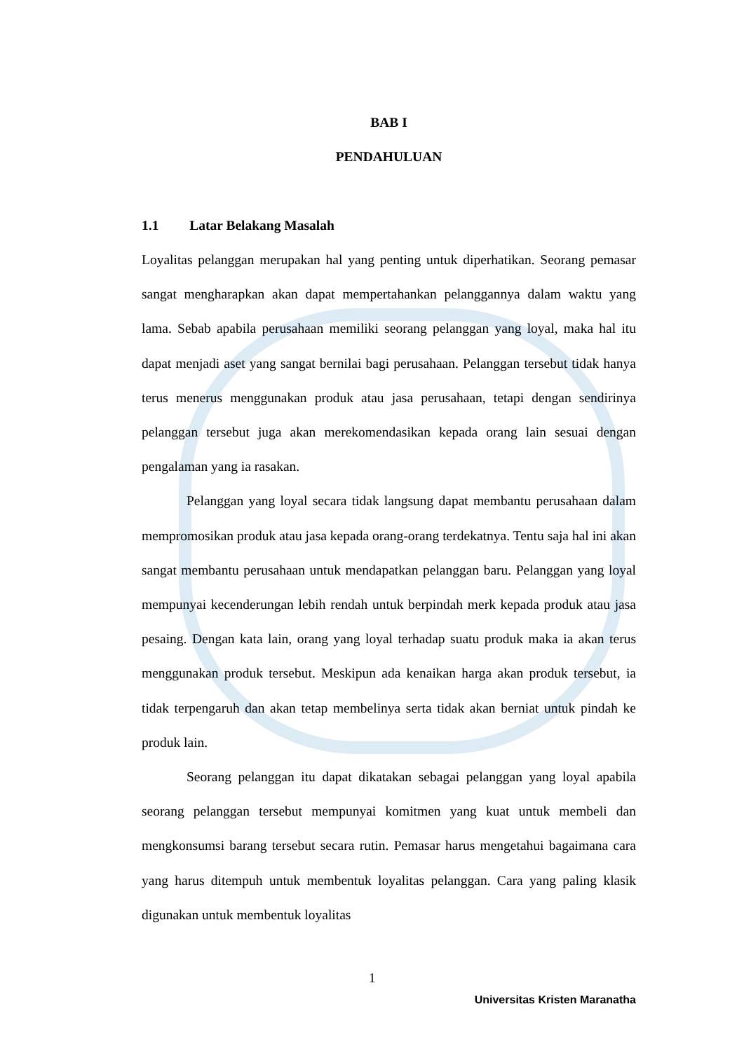BAB I
PENDAHULUAN
1.1 Latar Belakang Masalah
Loyalitas pelanggan merupakan hal yang penting untuk diperhatikan. Seorang pemasar sangat mengharapkan akan dapat mempertahankan pelanggannya dalam waktu yang lama. Sebab apabila perusahaan memiliki seorang pelanggan yang loyal, maka hal itu dapat menjadi aset yang sangat bernilai bagi perusahaan. Pelanggan tersebut tidak hanya terus menerus menggunakan produk atau jasa perusahaan, tetapi dengan sendirinya pelanggan tersebut juga akan merekomendasikan kepada orang lain sesuai dengan pengalaman yang ia rasakan.
Pelanggan yang loyal secara tidak langsung dapat membantu perusahaan dalam mempromosikan produk atau jasa kepada orang-orang terdekatnya. Tentu saja hal ini akan sangat membantu perusahaan untuk mendapatkan pelanggan baru. Pelanggan yang loyal mempunyai kecenderungan lebih rendah untuk berpindah merk kepada produk atau jasa pesaing. Dengan kata lain, orang yang loyal terhadap suatu produk maka ia akan terus menggunakan produk tersebut. Meskipun ada kenaikan harga akan produk tersebut, ia tidak terpengaruh dan akan tetap membelinya serta tidak akan berniat untuk pindah ke produk lain.
Seorang pelanggan itu dapat dikatakan sebagai pelanggan yang loyal apabila seorang pelanggan tersebut mempunyai komitmen yang kuat untuk membeli dan mengkonsumsi barang tersebut secara rutin. Pemasar harus mengetahui bagaimana cara yang harus ditempuh untuk membentuk loyalitas pelanggan. Cara yang paling klasik digunakan untuk membentuk loyalitas
1
Universitas Kristen Maranatha